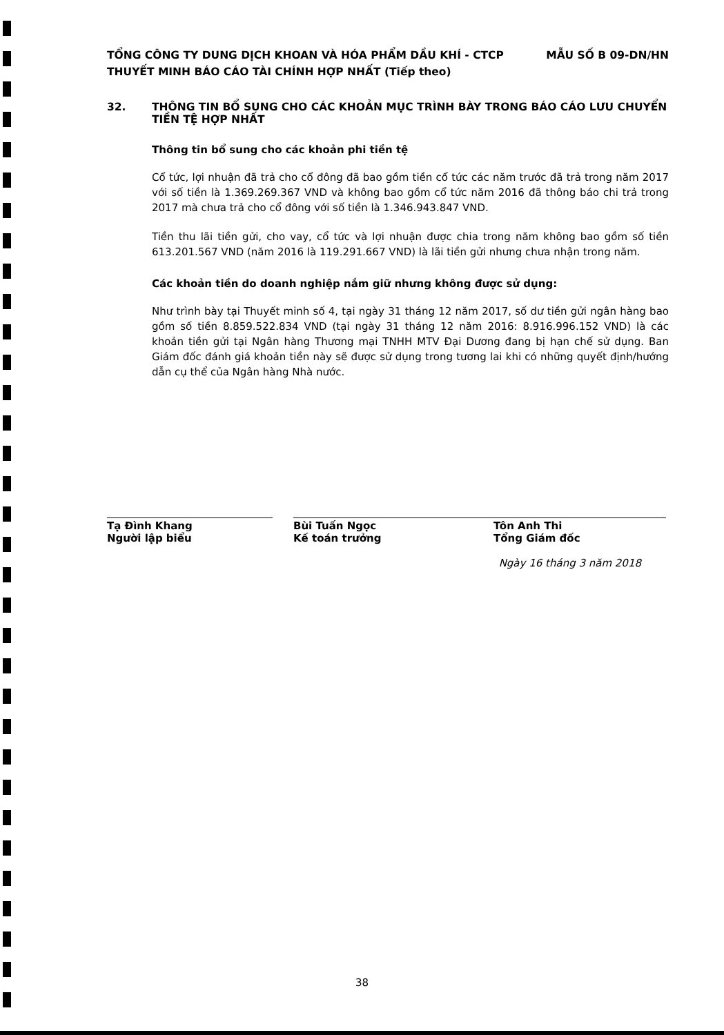MẪU SỐ B 09-DN/HN TỔNG CÔNG TY DUNG DỊCH KHOAN VÀ HÓA PHẨM DẦU KHÍ - CTCP
THUYẾT MINH BÁO CÁO TÀI CHÍNH HỢP NHẤT (Tiếp theo)
32. THÔNG TIN BỔ SUNG CHO CÁC KHOẢN MỤC TRÌNH BÀY TRONG BÁO CÁO LƯU CHUYỂN TIỀN TỆ HỢP NHẤT
Thông tin bổ sung cho các khoản phi tiền tệ
Cổ tức, lợi nhuận đã trả cho cổ đông đã bao gồm tiền cổ tức các năm trước đã trả trong năm 2017 với số tiền là 1.369.269.367 VND và không bao gồm cổ tức năm 2016 đã thông báo chi trả trong 2017 mà chưa trả cho cổ đông với số tiền là 1.346.943.847 VND.
Tiền thu lãi tiền gửi, cho vay, cổ tức và lợi nhuận được chia trong năm không bao gồm số tiền 613.201.567 VND (năm 2016 là 119.291.667 VND) là lãi tiền gửi nhưng chưa nhận trong năm.
Các khoản tiền do doanh nghiệp nắm giữ nhưng không được sử dụng:
Như trình bày tại Thuyết minh số 4, tại ngày 31 tháng 12 năm 2017, số dư tiền gửi ngân hàng bao gồm số tiền 8.859.522.834 VND (tại ngày 31 tháng 12 năm 2016: 8.916.996.152 VND) là các khoản tiền gửi tại Ngân hàng Thương mại TNHH MTV Đại Dương đang bị hạn chế sử dụng. Ban Giám đốc đánh giá khoản tiền này sẽ được sử dụng trong tương lai khi có những quyết định/hướng dẫn cụ thể của Ngân hàng Nhà nước.
Tạ Đình Khang
Người lập biểu
Bùi Tuấn Ngọc
Kế toán trưởng
Tôn Anh Thi
Tổng Giám đốc
Ngày 16 tháng 3 năm 2018
38